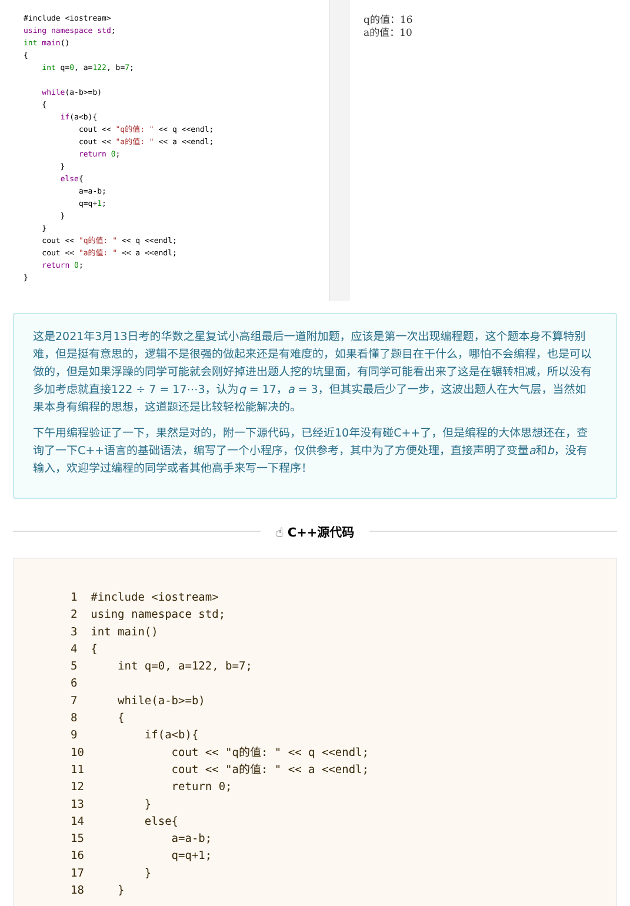#include <iostream> using namespace std; int main() { int q=0, a=122, b=7; while(a-b>=b) { if(a<b){ cout << "q的值: " << q <<endl; cout << "a的值: " << a <<endl; return 0; } else{ a=a-b; q=q+1; } } cout << "q的值: " << q <<endl; cout << "a的值: " << a <<endl; return 0; }
q的值：16
a的值：10
这是2021年3月13日考的华数之星复试小高组最后一道附加题，应该是第一次出现编程题，这个题本身不算特别难，但是挺有意思的，逻辑不是很强的做起来还是有难度的，如果看懂了题目在干什么，哪怕不会编程，也是可以做的，但是如果浮躁的同学可能就会刚好掉进出题人挖的坑里面，有同学可能看出来了这是在辗转相减，所以没有多加考虑就直接122 ÷ 7 = 17⋯3，认为q = 17，a = 3，但其实最后少了一步，这波出题人在大气层，当然如果本身有编程的思想，这道题还是比较轻松能解决的。
下午用编程验证了一下，果然是对的，附一下源代码，已经近10年没有碰C++了，但是编程的大体思想还在，查询了一下C++语言的基础语法，编写了一个小程序，仅供参考，其中为了方便处理，直接声明了变量a和b，没有输入，欢迎学过编程的同学或者其他高手来写一下程序！
☝ C++源代码
1 #include <iostream> 2 using namespace std; 3 int main() 4 { 5 int q=0, a=122, b=7; 6 7 while(a-b>=b) 8 { 9 if(a<b){ 10 cout << "q的值: " << q <<endl; 11 cout << "a的值: " << a <<endl; 12 return 0; 13 } 14 else{ 15 a=a-b; 16 q=q+1; 17 } 18 }